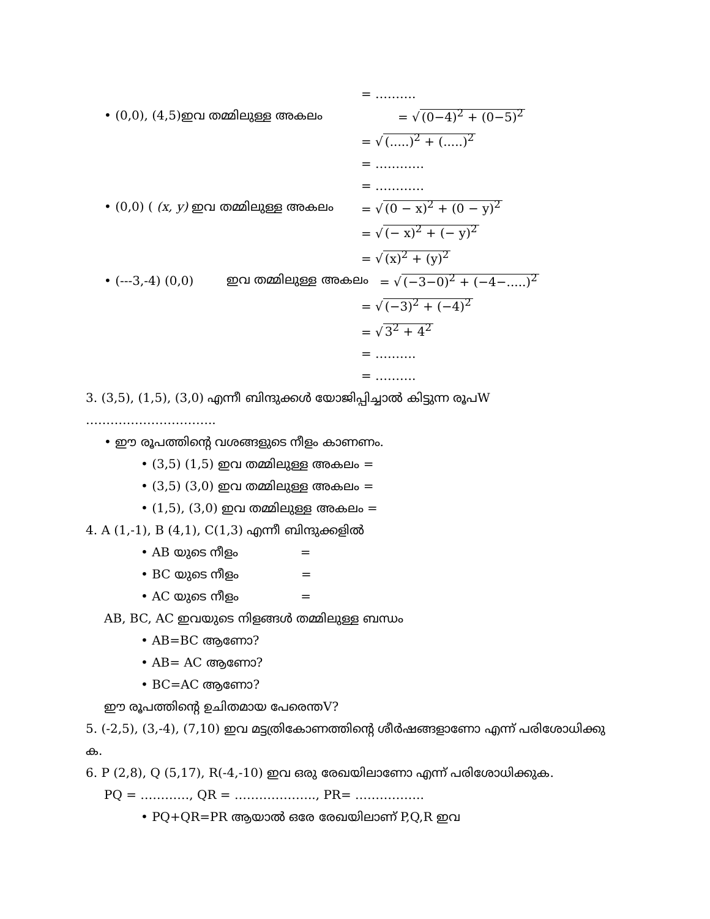= ……….
• (0,0), (4,5)ഇവ തമ്മിലുള്ള അകലം = √ (0−4)<sup>2</sup> + (0−5)<sup>2</sup>
= √ (.....)<sup>2</sup> + (.....)<sup>2</sup>
= …………
= …………
• (0,0) ( (x, y) ഇവ തമ്മിലുള്ള അകലം = √ (0 − x)<sup>2</sup> + (0 − y)<sup>2</sup>
= √ (− x)<sup>2</sup> + (− y)<sup>2</sup>
= √ (x)<sup>2</sup> + (y)<sup>2</sup>
• (---3,-4) (0,0) ഇവ തമ്മിലുള്ള അകലം = √ (−3−0)<sup>2</sup> + (−4−.....)<sup>2</sup>
= √ (−3)<sup>2</sup> + (−4)<sup>2</sup>
= √ 3<sup>2</sup> + 4<sup>2</sup>
= ……….
= ……….
3. (3,5), (1,5), (3,0) എന്നീ ബിന്ദുക്കൾ യോജിപ്പിച്ചാൽ കിട്ടുന്ന രൂപW
…………………………..
• ഈ രൂപത്തിന്റെ വശങ്ങളുടെ നീളം കാണണം.
• (3,5) (1,5) ഇവ തമ്മിലുള്ള അകലം =
• (3,5) (3,0) ഇവ തമ്മിലുള്ള അകലം =
• (1,5), (3,0) ഇവ തമ്മിലുള്ള അകലം =
4. A (1,-1), B (4,1), C(1,3) എന്നീ ബിന്ദുക്കളിൽ
• AB യുടെ നീളം =
• BC യുടെ നീളം =
• AC യുടെ നീളം =
AB, BC, AC ഇവയുടെ നിളങ്ങൾ തമ്മിലുള്ള ബന്ധം
• AB=BC ആണോ?
• AB= AC ആണോ?
• BC=AC ആണോ?
ഈ രൂപത്തിന്റെ ഉചിതമായ പേരെന്തV?
5. (-2,5), (3,-4), (7,10) ഇവ മട്ടത്രികോണത്തിന്റെ ശീർഷങ്ങളാണോ എന്ന് പരിശോധിക്കു
ക.
6. P (2,8), Q (5,17), R(-4,-10) ഇവ ഒരു രേഖയിലാണോ എന്ന് പരിശോധിക്കുക.
PQ = …………, QR = ……………….., PR= ……………..
• PQ+QR=PR ആയാൽ ഒരേ രേഖയിലാണ് P,Q,R ഇവ